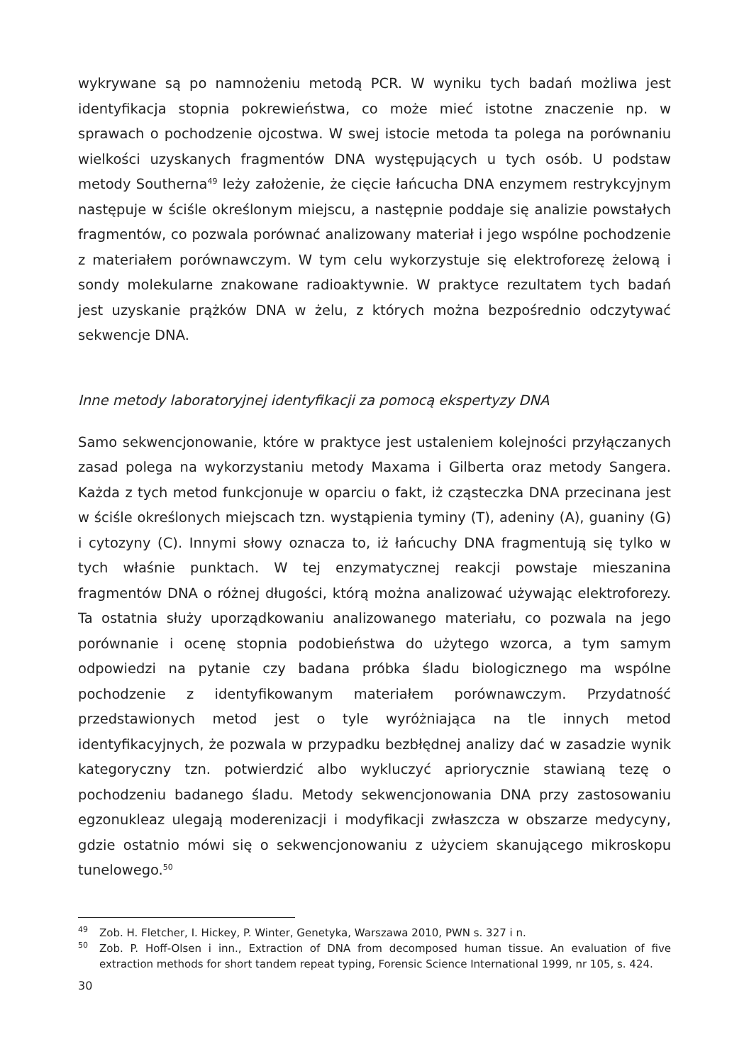wykrywane są po namnożeniu metodą PCR. W wyniku tych badań możliwa jest identyfikacja stopnia pokrewieństwa, co może mieć istotne znaczenie np. w sprawach o pochodzenie ojcostwa. W swej istocie metoda ta polega na porównaniu wielkości uzyskanych fragmentów DNA występujących u tych osób. U podstaw metody Southerna<sup>49</sup> leży założenie, że cięcie łańcucha DNA enzymem restrykcyjnym następuje w ściśle określonym miejscu, a następnie poddaje się analizie powstałych fragmentów, co pozwala porównać analizowany materiał i jego wspólne pochodzenie z materiałem porównawczym. W tym celu wykorzystuje się elektroforezę żelową i sondy molekularne znakowane radioaktywnie. W praktyce rezultatem tych badań jest uzyskanie prążków DNA w żelu, z których można bezpośrednio odczytywać sekwencje DNA.
Inne metody laboratoryjnej identyfikacji za pomocą ekspertyzy DNA
Samo sekwencjonowanie, które w praktyce jest ustaleniem kolejności przyłączanych zasad polega na wykorzystaniu metody Maxama i Gilberta oraz metody Sangera. Każda z tych metod funkcjonuje w oparciu o fakt, iż cząsteczka DNA przecinana jest w ściśle określonych miejscach tzn. wystąpienia tyminy (T), adeniny (A), guaniny (G) i cytozyny (C). Innymi słowy oznacza to, iż łańcuchy DNA fragmentują się tylko w tych właśnie punktach. W tej enzymatycznej reakcji powstaje mieszanina fragmentów DNA o różnej długości, którą można analizować używając elektroforezy. Ta ostatnia służy uporządkowaniu analizowanego materiału, co pozwala na jego porównanie i ocenę stopnia podobieństwa do użytego wzorca, a tym samym odpowiedzi na pytanie czy badana próbka śladu biologicznego ma wspólne pochodzenie z identyfikowanym materiałem porównawczym. Przydatność przedstawionych metod jest o tyle wyróżniająca na tle innych metod identyfikacyjnych, że pozwala w przypadku bezbłędnej analizy dać w zasadzie wynik kategoryczny tzn. potwierdzić albo wykluczyć apriorycznie stawianą tezę o pochodzeniu badanego śladu. Metody sekwencjonowania DNA przy zastosowaniu egzonukleaz ulegają moderenizacji i modyfikacji zwłaszcza w obszarze medycyny, gdzie ostatnio mówi się o sekwencjonowaniu z użyciem skanującego mikroskopu tunelowego.<sup>50</sup>
<sup>49</sup> Zob. H. Fletcher, I. Hickey, P. Winter, Genetyka, Warszawa 2010, PWN s. 327 i n.
<sup>50</sup> Zob. P. Hoff-Olsen i inn., Extraction of DNA from decomposed human tissue. An evaluation of five extraction methods for short tandem repeat typing, Forensic Science International 1999, nr 105, s. 424.
30